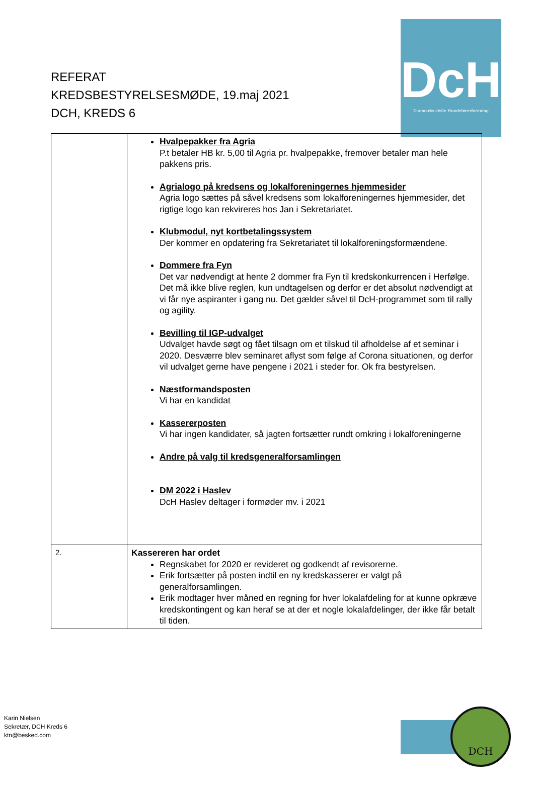DcH
Danmarks civile Hundeførerforening
REFERAT
KREDSBESTYRELSESMØDE, 19.maj 2021
DCH, KREDS 6
| | Hvalpepakker fra Agria P.t betaler HB kr. 5,00 til Agria pr. hvalpepakke, fremover betaler man hele pakkens pris. Agrialogo på kredsens og lokalforeningernes hjemmesider Agria logo sættes på såvel kredsens som lokalforeningernes hjemmesider, det rigtige logo kan rekvireres hos Jan i Sekretariatet. Klubmodul, nyt kortbetalingssystem Der kommer en opdatering fra Sekretariatet til lokalforeningsformændene. Dommere fra Fyn Det var nødvendigt at hente 2 dommer fra Fyn til kredskonkurrencen i Herfølge. Det må ikke blive reglen, kun undtagelsen og derfor er det absolut nødvendigt at vi får nye aspiranter i gang nu. Det gælder såvel til DcH-programmet som til rally og agility. Bevilling til IGP-udvalget Udvalget havde søgt og fået tilsagn om et tilskud til afholdelse af et seminar i 2020. Desværre blev seminaret aflyst som følge af Corona situationen, og derfor vil udvalget gerne have pengene i 2021 i steder for. Ok fra bestyrelsen. Næstformandsposten Vi har en kandidat Kassererposten Vi har ingen kandidater, så jagten fortsætter rundt omkring i lokalforeningerne Andre på valg til kredsgeneralforsamlingen DM 2022 i Haslev DcH Haslev deltager i formøder mv. i 2021 |
| 2. | Kassereren har ordet Regnskabet for 2020 er revideret og godkendt af revisorerne. Erik fortsætter på posten indtil en ny kredskasserer er valgt på generalforsamlingen. Erik modtager hver måned en regning for hver lokalafdeling for at kunne opkræve kredskontingent og kan heraf se at der et nogle lokalafdelinger, der ikke får betalt til tiden. |
Karin Nielsen
Sekretær, DCH Kreds 6
ktn@besked.com
DCH